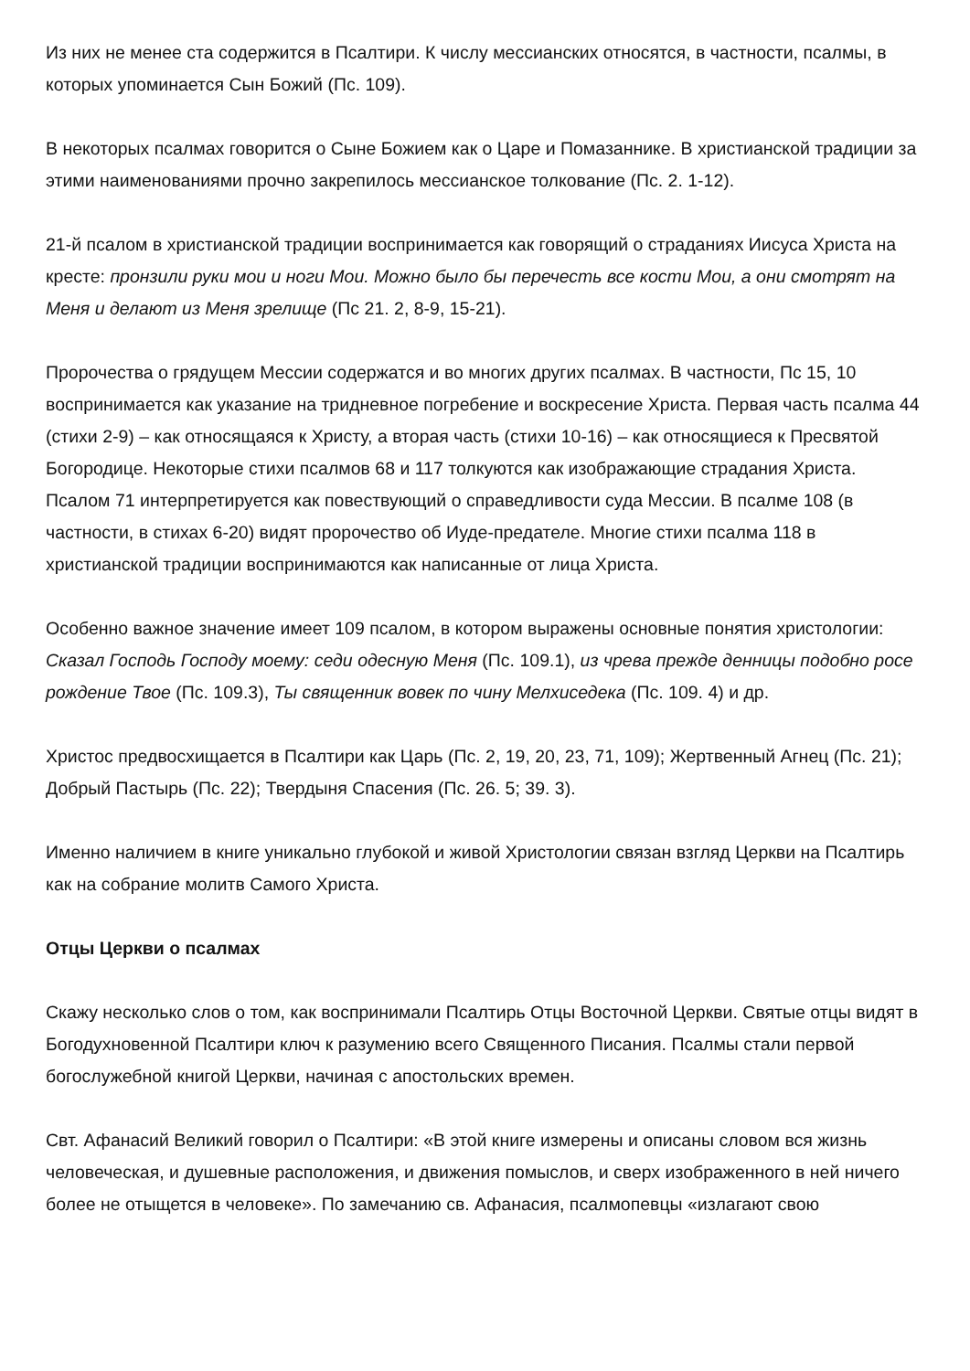Из них не менее ста содержится в Псалтири. К числу мессианских относятся, в частности, псалмы, в которых упоминается Сын Божий (Пс. 109).
В некоторых псалмах говорится о Сыне Божием как о Царе и Помазаннике. В христианской традиции за этими наименованиями прочно закрепилось мессианское толкование (Пс. 2. 1-12).
21-й псалом в христианской традиции воспринимается как говорящий о страданиях Иисуса Христа на кресте: пронзили руки мои и ноги Мои. Можно было бы перечесть все кости Мои, а они смотрят на Меня и делают из Меня зрелище (Пс 21. 2, 8-9, 15-21).
Пророчества о грядущем Мессии содержатся и во многих других псалмах. В частности, Пс 15, 10 воспринимается как указание на тридневное погребение и воскресение Христа. Первая часть псалма 44 (стихи 2-9) – как относящаяся к Христу, а вторая часть (стихи 10-16) – как относящиеся к Пресвятой Богородице. Некоторые стихи псалмов 68 и 117 толкуются как изображающие страдания Христа. Псалом 71 интерпретируется как повествующий о справедливости суда Мессии. В псалме 108 (в частности, в стихах 6-20) видят пророчество об Иуде-предателе. Многие стихи псалма 118 в христианской традиции воспринимаются как написанные от лица Христа.
Особенно важное значение имеет 109 псалом, в котором выражены основные понятия христологии: Сказал Господь Господу моему: седи одесную Меня (Пс. 109.1), из чрева прежде денницы подобно росе рождение Твое (Пс. 109.3), Ты священник вовек по чину Мелхиседека (Пс. 109. 4) и др.
Христос предвосхищается в Псалтири как Царь (Пс. 2, 19, 20, 23, 71, 109); Жертвенный Агнец (Пс. 21); Добрый Пастырь (Пс. 22); Твердыня Спасения (Пс. 26. 5; 39. 3).
Именно наличием в книге уникально глубокой и живой Христологии связан взгляд Церкви на Псалтирь как на собрание молитв Самого Христа.
Отцы Церкви о псалмах
Скажу несколько слов о том, как воспринимали Псалтирь Отцы Восточной Церкви. Святые отцы видят в Богодухновенной Псалтири ключ к разумению всего Священного Писания. Псалмы стали первой богослужебной книгой Церкви, начиная с апостольских времен.
Свт. Афанасий Великий говорил о Псалтири: «В этой книге измерены и описаны словом вся жизнь человеческая, и душевные расположения, и движения помыслов, и сверх изображенного в ней ничего более не отыщется в человеке». По замечанию св. Афанасия, псалмопевцы «излагают свою